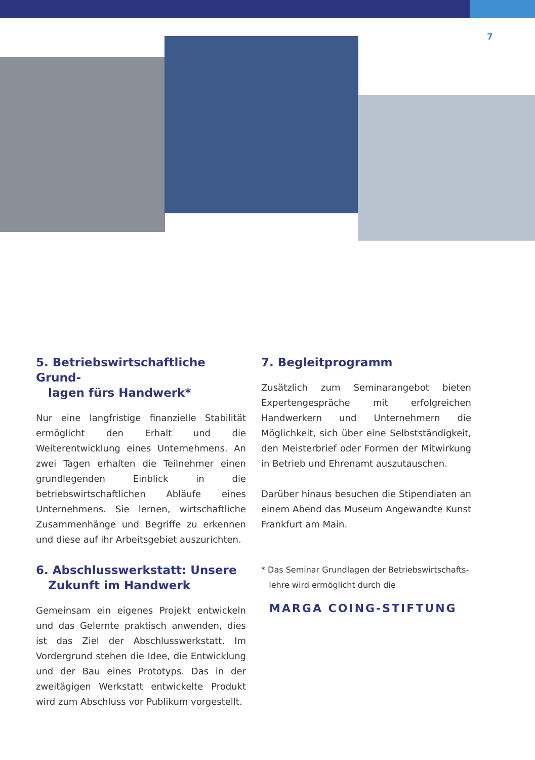7
5. Betriebswirtschaftliche Grund-
lagen fürs Handwerk*
Nur eine langfristige finanzielle Stabilität ermöglicht den Erhalt und die Weiterentwicklung eines Unternehmens. An zwei Tagen erhalten die Teilnehmer einen grundlegenden Einblick in die betriebswirtschaftlichen Abläufe eines Unternehmens. Sie lernen, wirtschaftliche Zusammenhänge und Begriffe zu erkennen und diese auf ihr Arbeitsgebiet auszurichten.
6. Abschlusswerkstatt: Unsere
Zukunft im Handwerk
Gemeinsam ein eigenes Projekt entwickeln und das Gelernte praktisch anwenden, dies ist das Ziel der Abschlusswerkstatt. Im Vordergrund stehen die Idee, die Entwicklung und der Bau eines Prototyps. Das in der zweitägigen Werkstatt entwickelte Produkt wird zum Abschluss vor Publikum vorgestellt.
7. Begleitprogramm
Zusätzlich zum Seminarangebot bieten Expertengespräche mit erfolgreichen Handwerkern und Unternehmern die Möglichkeit, sich über eine Selbstständigkeit, den Meisterbrief oder Formen der Mitwirkung in Betrieb und Ehrenamt auszutauschen.
Darüber hinaus besuchen die Stipendiaten an einem Abend das Museum Angewandte Kunst Frankfurt am Main.
* Das Seminar Grundlagen der Betriebswirtschafts-
lehre wird ermöglicht durch die
MARGA COING-STIFTUNG